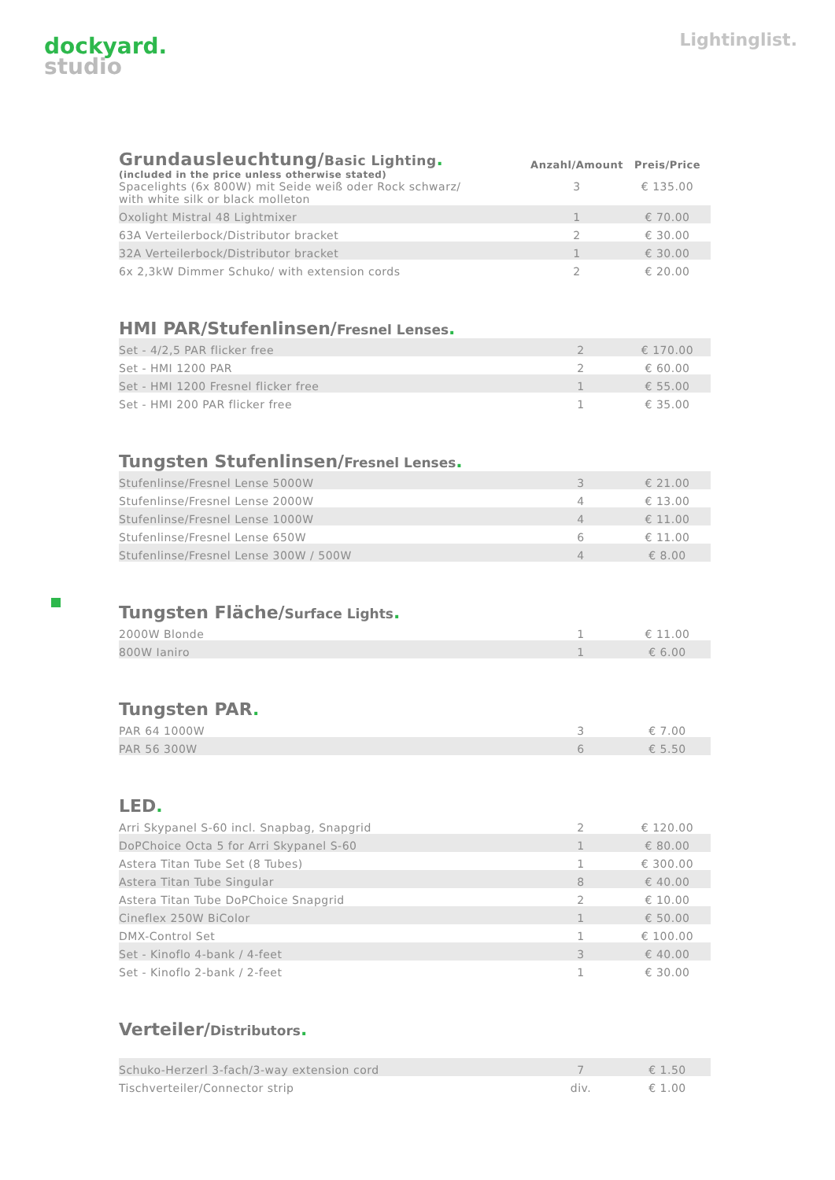dockyard.
studio
Lightinglist.
| Grundausleuchtung/ Basic Lighting . (included in the price unless otherwise stated) | Anzahl/Amount | Preis/Price |
| Spacelights (6x 800W) mit Seide weiß oder Rock schwarz/ with white silk or black molleton | 3 | € 135.00 |
| Oxolight Mistral 48 Lightmixer | 1 | € 70.00 |
| 63A Verteilerbock/Distributor bracket | 2 | € 30.00 |
| 32A Verteilerbock/Distributor bracket | 1 | € 30.00 |
| 6x 2,3kW Dimmer Schuko/ with extension cords | 2 | € 20.00 |
HMI PAR/Stufenlinsen/Fresnel Lenses.
| Set - 4/2,5 PAR flicker free | 2 | € 170.00 |
| Set - HMI 1200 PAR | 2 | € 60.00 |
| Set - HMI 1200 Fresnel flicker free | 1 | € 55.00 |
| Set - HMI 200 PAR flicker free | 1 | € 35.00 |
Tungsten Stufenlinsen/Fresnel Lenses.
| Stufenlinse/Fresnel Lense 5000W | 3 | € 21.00 |
| Stufenlinse/Fresnel Lense 2000W | 4 | € 13.00 |
| Stufenlinse/Fresnel Lense 1000W | 4 | € 11.00 |
| Stufenlinse/Fresnel Lense 650W | 6 | € 11.00 |
| Stufenlinse/Fresnel Lense 300W / 500W | 4 | € 8.00 |
Tungsten Fläche/Surface Lights.
| 2000W Blonde | 1 | € 11.00 |
| 800W Ianiro | 1 | € 6.00 |
Tungsten PAR.
| PAR 64 1000W | 3 | € 7.00 |
| PAR 56 300W | 6 | € 5.50 |
LED.
| Arri Skypanel S-60 incl. Snapbag, Snapgrid | 2 | € 120.00 |
| DoPChoice Octa 5 for Arri Skypanel S-60 | 1 | € 80.00 |
| Astera Titan Tube Set (8 Tubes) | 1 | € 300.00 |
| Astera Titan Tube Singular | 8 | € 40.00 |
| Astera Titan Tube DoPChoice Snapgrid | 2 | € 10.00 |
| Cineflex 250W BiColor | 1 | € 50.00 |
| DMX-Control Set | 1 | € 100.00 |
| Set - Kinoflo 4-bank / 4-feet | 3 | € 40.00 |
| Set - Kinoflo 2-bank / 2-feet | 1 | € 30.00 |
Verteiler/Distributors.
| Schuko-Herzerl 3-fach/3-way extension cord | 7 | € 1.50 |
| Tischverteiler/Connector strip | div. | € 1.00 |